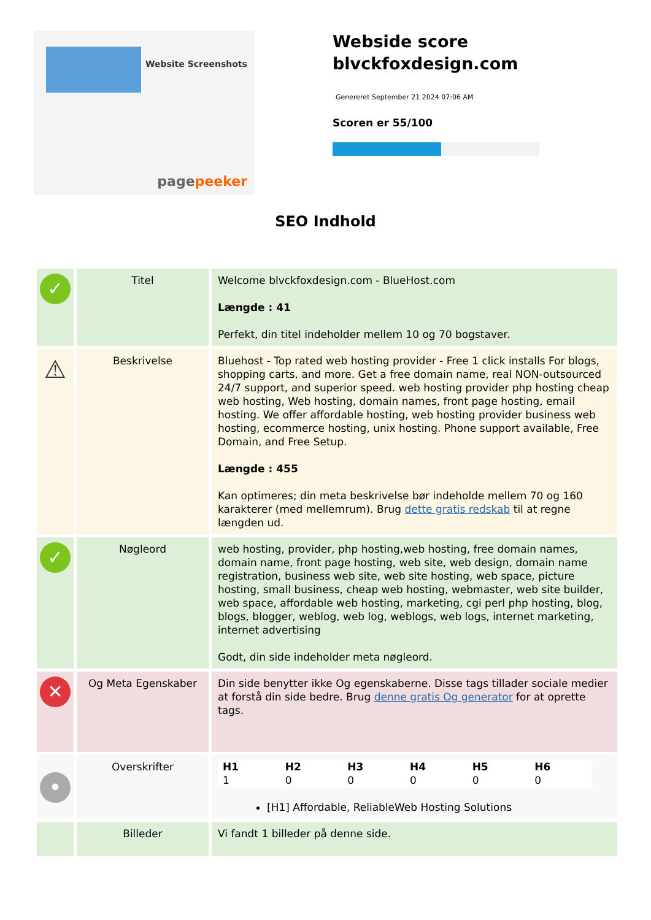Website Screenshots
pagepeeker
Webside score
blvckfoxdesign.com
Genereret September 21 2024 07:06 AM
Scoren er 55/100
SEO Indhold
| ✓ | Titel | Welcome blvckfoxdesign.com - BlueHost.com Længde : 41 Perfekt, din titel indeholder mellem 10 og 70 bogstaver. |
| ⚠ | Beskrivelse | Bluehost - Top rated web hosting provider - Free 1 click installs For blogs, shopping carts, and more. Get a free domain name, real NON-outsourced 24/7 support, and superior speed. web hosting provider php hosting cheap web hosting, Web hosting, domain names, front page hosting, email hosting. We offer affordable hosting, web hosting provider business web hosting, ecommerce hosting, unix hosting. Phone support available, Free Domain, and Free Setup. Længde : 455 Kan optimeres; din meta beskrivelse bør indeholde mellem 70 og 160 karakterer (med mellemrum). Brug dette gratis redskab til at regne længden ud. |
| ✓ | Nøgleord | web hosting, provider, php hosting,web hosting, free domain names, domain name, front page hosting, web site, web design, domain name registration, business web site, web site hosting, web space, picture hosting, small business, cheap web hosting, webmaster, web site builder, web space, affordable web hosting, marketing, cgi perl php hosting, blog, blogs, blogger, weblog, web log, weblogs, web logs, internet marketing, internet advertising Godt, din side indeholder meta nøgleord. |
| ✕ | Og Meta Egenskaber | Din side benytter ikke Og egenskaberne. Disse tags tillader sociale medier at forstå din side bedre. Brug denne gratis Og generator for at oprette tags. |
| • | Overskrifter | / H1 / H2 / H3 / H4 / H5 / H6 / / --- / --- / --- / --- / --- / --- / / 1 / 0 / 0 / 0 / 0 / 0 / [H1] Affordable, ReliableWeb Hosting Solutions |
| | Billeder | Vi fandt 1 billeder på denne side. |